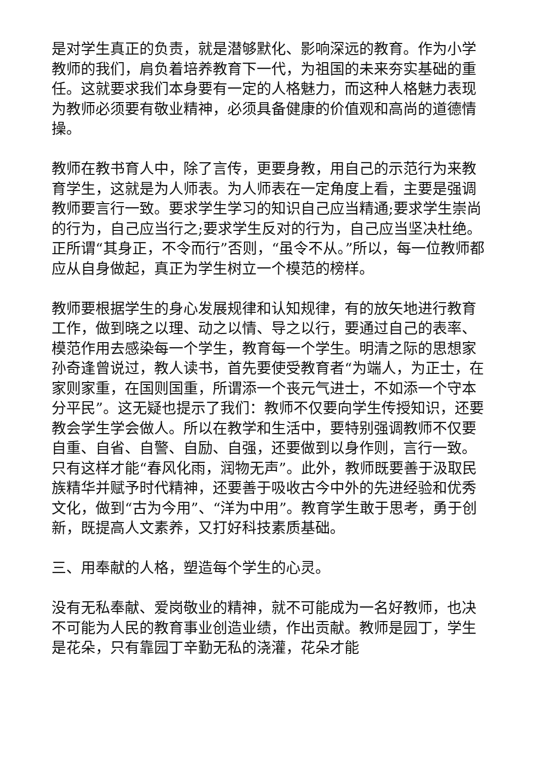是对学生真正的负责，就是潜够默化、影响深远的教育。作为小学教师的我们，肩负着培养教育下一代，为祖国的未来夯实基础的重任。这就要求我们本身要有一定的人格魅力，而这种人格魅力表现为教师必须要有敬业精神，必须具备健康的价值观和高尚的道德情操。
教师在教书育人中，除了言传，更要身教，用自己的示范行为来教育学生，这就是为人师表。为人师表在一定角度上看，主要是强调教师要言行一致。要求学生学习的知识自己应当精通;要求学生崇尚的行为，自己应当行之;要求学生反对的行为，自己应当坚决杜绝。正所谓“其身正，不令而行”否则，“虽令不从。”所以，每一位教师都应从自身做起，真正为学生树立一个模范的榜样。
教师要根据学生的身心发展规律和认知规律，有的放矢地进行教育工作，做到晓之以理、动之以情、导之以行，要通过自己的表率、模范作用去感染每一个学生，教育每一个学生。明清之际的思想家孙奇逢曾说过，教人读书，首先要使受教育者“为端人，为正士，在家则家重，在国则国重，所谓添一个丧元气进士，不如添一个守本分平民”。这无疑也提示了我们：教师不仅要向学生传授知识，还要教会学生学会做人。所以在教学和生活中，要特别强调教师不仅要自重、自省、自警、自励、自强，还要做到以身作则，言行一致。只有这样才能“春风化雨，润物无声”。此外，教师既要善于汲取民族精华并赋予时代精神，还要善于吸收古今中外的先进经验和优秀文化，做到“古为今用”、“洋为中用”。教育学生敢于思考，勇于创新，既提高人文素养，又打好科技素质基础。
三、用奉献的人格，塑造每个学生的心灵。
没有无私奉献、爱岗敬业的精神，就不可能成为一名好教师，也决不可能为人民的教育事业创造业绩，作出贡献。教师是园丁，学生是花朵，只有靠园丁辛勤无私的浇灌，花朵才能